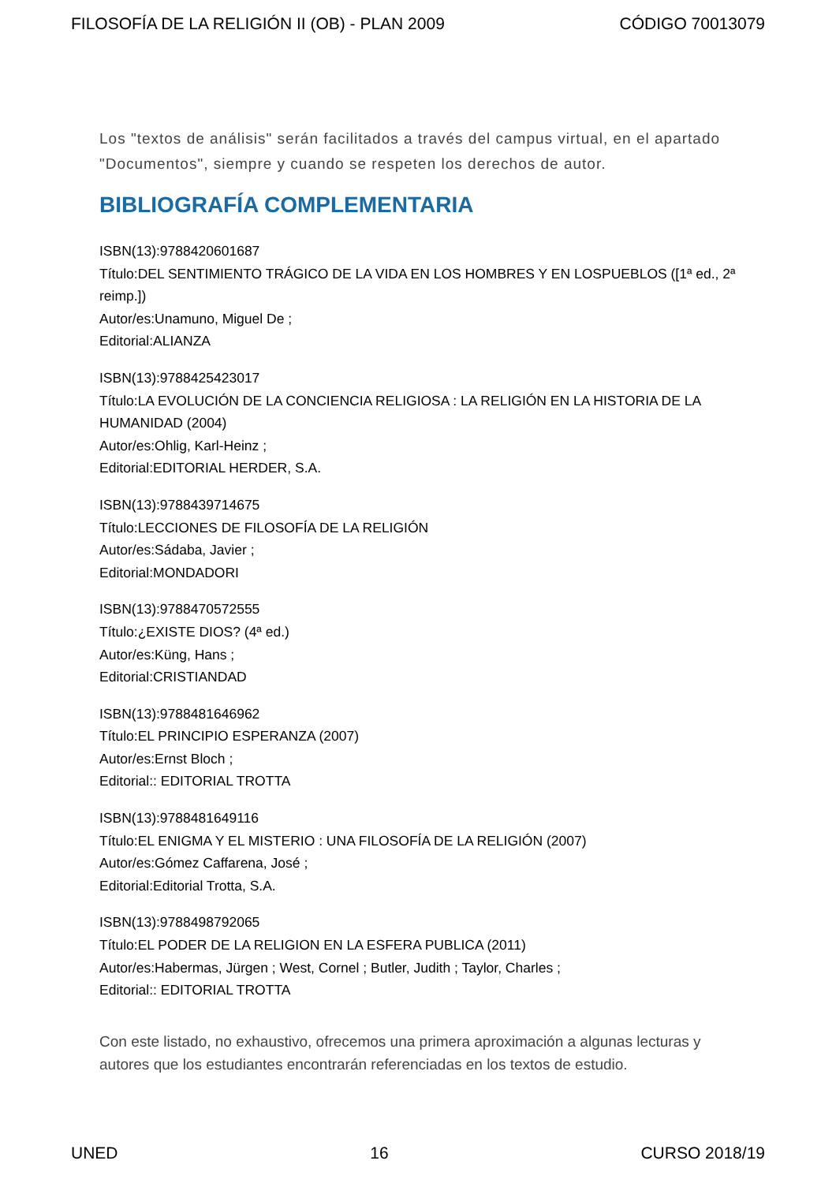FILOSOFÍA DE LA RELIGIÓN II (OB) - PLAN 2009 CÓDIGO 70013079
Los "textos de análisis" serán facilitados a través del campus virtual, en el apartado "Documentos", siempre y cuando se respeten los derechos de autor.
BIBLIOGRAFÍA COMPLEMENTARIA
ISBN(13):9788420601687
Título:DEL SENTIMIENTO TRÁGICO DE LA VIDA EN LOS HOMBRES Y EN LOSPUEBLOS ([1ª ed., 2ª reimp.])
Autor/es:Unamuno, Miguel De ;
Editorial:ALIANZA
ISBN(13):9788425423017
Título:LA EVOLUCIÓN DE LA CONCIENCIA RELIGIOSA : LA RELIGIÓN EN LA HISTORIA DE LA HUMANIDAD (2004)
Autor/es:Ohlig, Karl-Heinz ;
Editorial:EDITORIAL HERDER, S.A.
ISBN(13):9788439714675
Título:LECCIONES DE FILOSOFÍA DE LA RELIGIÓN
Autor/es:Sádaba, Javier ;
Editorial:MONDADORI
ISBN(13):9788470572555
Título:¿EXISTE DIOS? (4ª ed.)
Autor/es:Küng, Hans ;
Editorial:CRISTIANDAD
ISBN(13):9788481646962
Título:EL PRINCIPIO ESPERANZA (2007)
Autor/es:Ernst Bloch ;
Editorial:: EDITORIAL TROTTA
ISBN(13):9788481649116
Título:EL ENIGMA Y EL MISTERIO : UNA FILOSOFÍA DE LA RELIGIÓN (2007)
Autor/es:Gómez Caffarena, José ;
Editorial:Editorial Trotta, S.A.
ISBN(13):9788498792065
Título:EL PODER DE LA RELIGION EN LA ESFERA PUBLICA (2011)
Autor/es:Habermas, Jürgen ; West, Cornel ; Butler, Judith ; Taylor, Charles ;
Editorial:: EDITORIAL TROTTA
Con este listado, no exhaustivo, ofrecemos una primera aproximación a algunas lecturas y autores que los estudiantes encontrarán referenciadas en los textos de estudio.
UNED 16 CURSO 2018/19